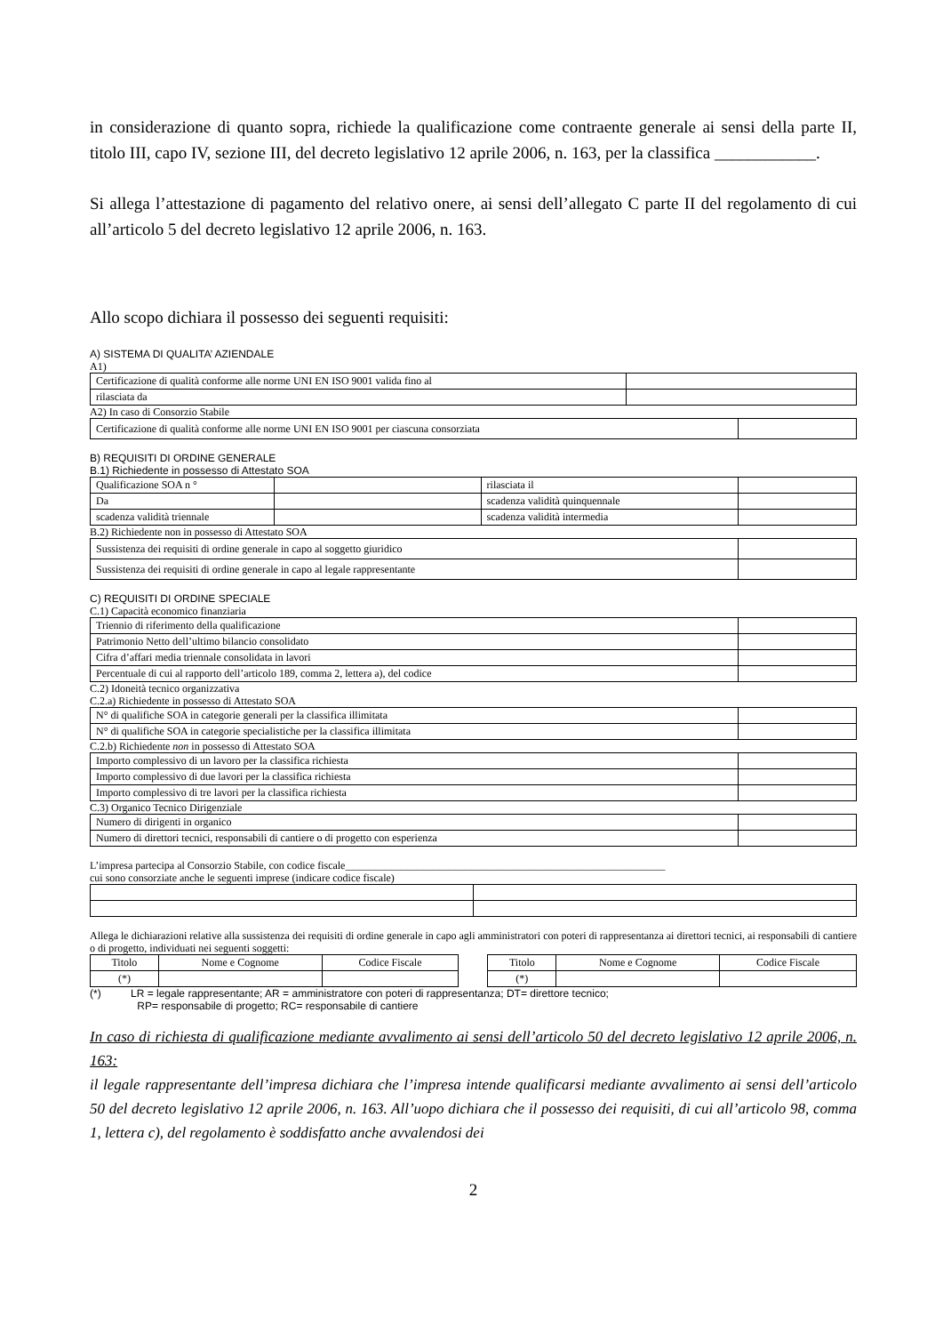in considerazione di quanto sopra, richiede la qualificazione come contraente generale ai sensi della parte II, titolo III, capo IV, sezione III, del decreto legislativo 12 aprile 2006, n. 163, per la classifica ____________.
Si allega l’attestazione di pagamento del relativo onere, ai sensi dell’allegato C parte II del regolamento di cui all’articolo 5 del decreto legislativo 12 aprile 2006, n. 163.
Allo scopo dichiara il possesso dei seguenti requisiti:
A) SISTEMA DI QUALITA’ AZIENDALE
A1)
| Certificazione di qualità conforme alle norme UNI EN ISO 9001 valida fino al | |
| rilasciata da | |
A2) In caso di Consorzio Stabile
| Certificazione di qualità conforme alle norme UNI EN ISO 9001 per ciascuna consorziata | |
B) REQUISITI DI ORDINE GENERALE
B.1) Richiedente in possesso di Attestato SOA
| Qualificazione SOA n ° | | rilasciata il | |
| Da | | scadenza validità quinquennale | |
| scadenza validità triennale | | scadenza validità intermedia | |
B.2) Richiedente non in possesso di Attestato SOA
| Sussistenza dei requisiti di ordine generale in capo al soggetto giuridico | |
| Sussistenza dei requisiti di ordine generale in capo al legale rappresentante | |
C) REQUISITI DI ORDINE SPECIALE
C.1) Capacità economico finanziaria
| Triennio di riferimento della qualificazione | |
| Patrimonio Netto dell’ultimo bilancio consolidato | |
| Cifra d’affari media triennale consolidata in lavori | |
| Percentuale di cui al rapporto dell’articolo 189, comma 2, lettera a), del codice | |
C.2) Idoneità tecnico organizzativa
C.2.a) Richiedente in possesso di Attestato SOA
| N° di qualifiche SOA in categorie generali per la classifica illimitata | |
| N° di qualifiche SOA in categorie specialistiche per la classifica illimitata | |
C.2.b) Richiedente non in possesso di Attestato SOA
| Importo complessivo di un lavoro per la classifica richiesta | |
| Importo complessivo di due lavori per la classifica richiesta | |
| Importo complessivo di tre lavori per la classifica richiesta | |
C.3) Organico Tecnico Dirigenziale
| Numero di dirigenti in organico | |
| Numero di direttori tecnici, responsabili di cantiere o di progetto con esperienza | |
L’impresa partecipa al Consorzio Stabile, con codice fiscale____________________________________________________________
cui sono consorziate anche le seguenti imprese (indicare codice fiscale)
Allega le dichiarazioni relative alla sussistenza dei requisiti di ordine generale in capo agli amministratori con poteri di rappresentanza ai direttori tecnici, ai responsabili di cantiere o di progetto, individuati nei seguenti soggetti:
| Titolo | Nome e Cognome | Codice Fiscale | | Titolo | Nome e Cognome | Codice Fiscale |
| (*) | | | | (*) | | |
(*) LR = legale rappresentante; AR = amministratore con poteri di rappresentanza; DT= direttore tecnico;
RP= responsabile di progetto; RC= responsabile di cantiere
In caso di richiesta di qualificazione mediante avvalimento ai sensi dell’articolo 50 del decreto legislativo 12 aprile 2006, n. 163:
il legale rappresentante dell’impresa dichiara che l’impresa intende qualificarsi mediante avvalimento ai sensi dell’articolo 50 del decreto legislativo 12 aprile 2006, n. 163. All’uopo dichiara che il possesso dei requisiti, di cui all’articolo 98, comma 1, lettera c), del regolamento è soddisfatto anche avvalendosi dei
2